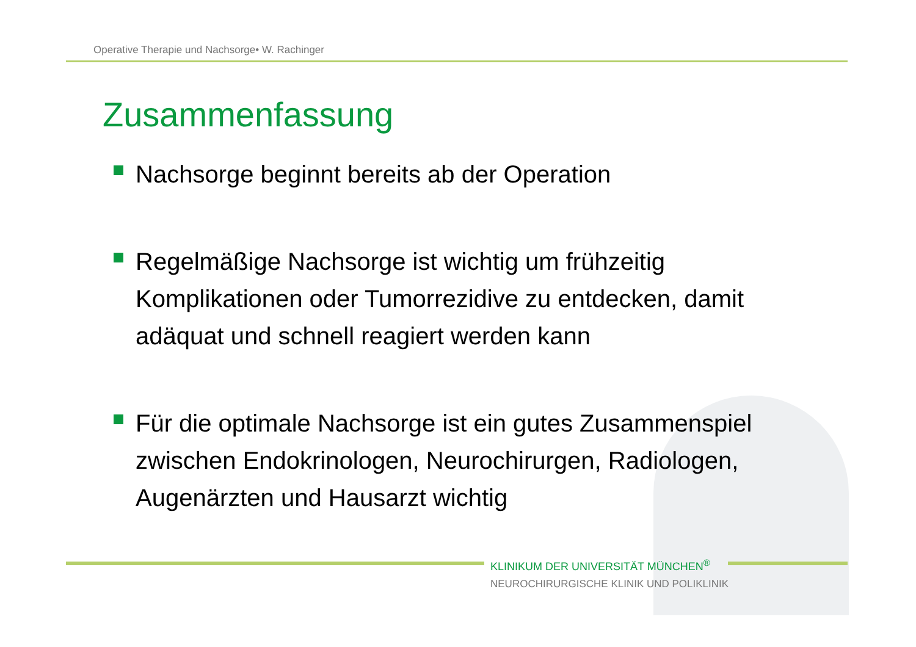Operative Therapie und Nachsorge• W. Rachinger
Zusammenfassung
Nachsorge beginnt bereits ab der Operation
Regelmäßige Nachsorge ist wichtig um frühzeitig Komplikationen oder Tumorrezidive zu entdecken, damit adäquat und schnell reagiert werden kann
Für die optimale Nachsorge ist ein gutes Zusammenspiel zwischen Endokrinologen, Neurochirurgen, Radiologen, Augenärzten und Hausarzt wichtig
KLINIKUM DER UNIVERSITÄT MÜNCHEN<sup>®</sup>
NEUROCHIRURGISCHE KLINIK UND POLIKLINIK